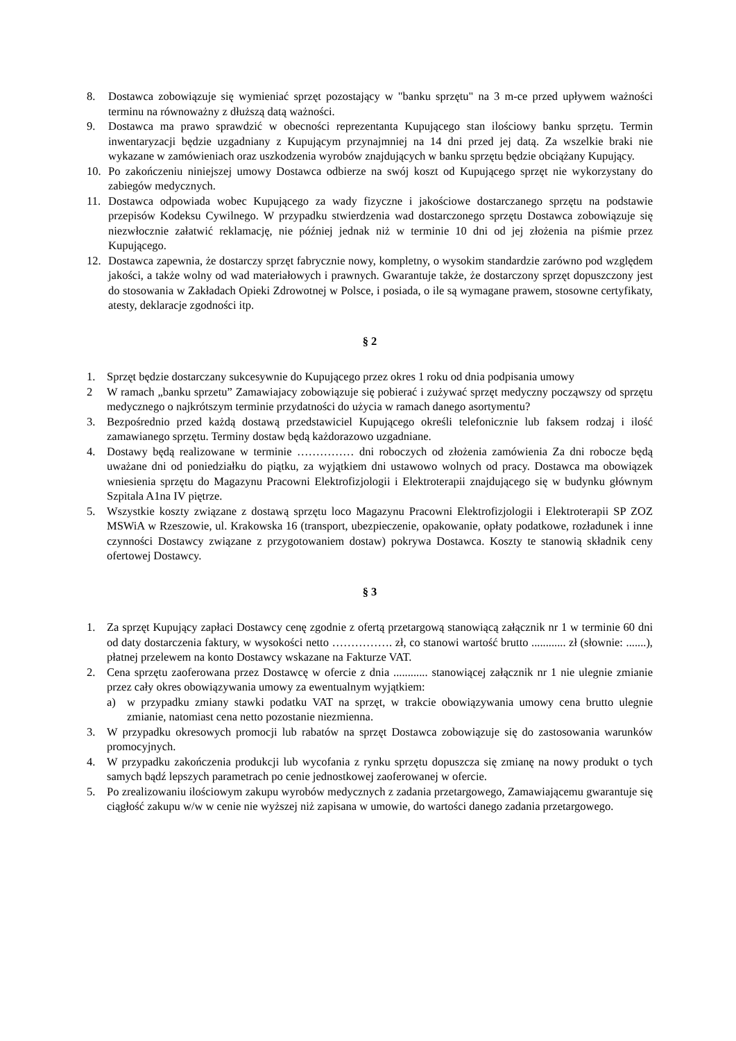8. Dostawca zobowiązuje się wymieniać sprzęt pozostający w "banku sprzętu" na 3 m-ce przed upływem ważności terminu na równoważny z dłuższą datą ważności.
9. Dostawca ma prawo sprawdzić w obecności reprezentanta Kupującego stan ilościowy banku sprzętu. Termin inwentaryzacji będzie uzgadniany z Kupującym przynajmniej na 14 dni przed jej datą. Za wszelkie braki nie wykazane w zamówieniach oraz uszkodzenia wyrobów znajdujących w banku sprzętu będzie obciążany Kupujący.
10. Po zakończeniu niniejszej umowy Dostawca odbierze na swój koszt od Kupującego sprzęt nie wykorzystany do zabiegów medycznych.
11. Dostawca odpowiada wobec Kupującego za wady fizyczne i jakościowe dostarczanego sprzętu na podstawie przepisów Kodeksu Cywilnego. W przypadku stwierdzenia wad dostarczonego sprzętu Dostawca zobowiązuje się niezwłocznie załatwić reklamację, nie później jednak niż w terminie 10 dni od jej złożenia na piśmie przez Kupującego.
12. Dostawca zapewnia, że dostarczy sprzęt fabrycznie nowy, kompletny, o wysokim standardzie zarówno pod względem jakości, a także wolny od wad materiałowych i prawnych. Gwarantuje także, że dostarczony sprzęt dopuszczony jest do stosowania w Zakładach Opieki Zdrowotnej w Polsce, i posiada, o ile są wymagane prawem, stosowne certyfikaty, atesty, deklaracje zgodności itp.
§ 2
1. Sprzęt będzie dostarczany sukcesywnie do Kupującego przez okres 1 roku od dnia podpisania umowy
2 W ramach „banku sprzetu” Zamawiajacy zobowiązuje się pobierać i zużywać sprzęt medyczny począwszy od sprzętu medycznego o najkrótszym terminie przydatności do użycia w ramach danego asortymentu?
3. Bezpośrednio przed każdą dostawą przedstawiciel Kupującego określi telefonicznie lub faksem rodzaj i ilość zamawianego sprzętu. Terminy dostaw będą każdorazowo uzgadniane.
4. Dostawy będą realizowane w terminie …………… dni roboczych od złożenia zamówienia Za dni robocze będą uważane dni od poniedziałku do piątku, za wyjątkiem dni ustawowo wolnych od pracy. Dostawca ma obowiązek wniesienia sprzętu do Magazynu Pracowni Elektrofizjologii i Elektroterapii znajdującego się w budynku głównym Szpitala A1na IV piętrze.
5. Wszystkie koszty związane z dostawą sprzętu loco Magazynu Pracowni Elektrofizjologii i Elektroterapii SP ZOZ MSWiA w Rzeszowie, ul. Krakowska 16 (transport, ubezpieczenie, opakowanie, opłaty podatkowe, rozładunek i inne czynności Dostawcy związane z przygotowaniem dostaw) pokrywa Dostawca. Koszty te stanowią składnik ceny ofertowej Dostawcy.
§ 3
1. Za sprzęt Kupujący zapłaci Dostawcy cenę zgodnie z ofertą przetargową stanowiącą załącznik nr 1 w terminie 60 dni od daty dostarczenia faktury, w wysokości netto ……………. zł, co stanowi wartość brutto ............ zł (słownie: .......), płatnej przelewem na konto Dostawcy wskazane na Fakturze VAT.
2. Cena sprzętu zaoferowana przez Dostawcę w ofercie z dnia ............ stanowiącej załącznik nr 1 nie ulegnie zmianie przez cały okres obowiązywania umowy za ewentualnym wyjątkiem:
a) w przypadku zmiany stawki podatku VAT na sprzęt, w trakcie obowiązywania umowy cena brutto ulegnie zmianie, natomiast cena netto pozostanie niezmienna.
3. W przypadku okresowych promocji lub rabatów na sprzęt Dostawca zobowiązuje się do zastosowania warunków promocyjnych.
4. W przypadku zakończenia produkcji lub wycofania z rynku sprzętu dopuszcza się zmianę na nowy produkt o tych samych bądź lepszych parametrach po cenie jednostkowej zaoferowanej w ofercie.
5. Po zrealizowaniu ilościowym zakupu wyrobów medycznych z zadania przetargowego, Zamawiającemu gwarantuje się ciągłość zakupu w/w w cenie nie wyższej niż zapisana w umowie, do wartości danego zadania przetargowego.